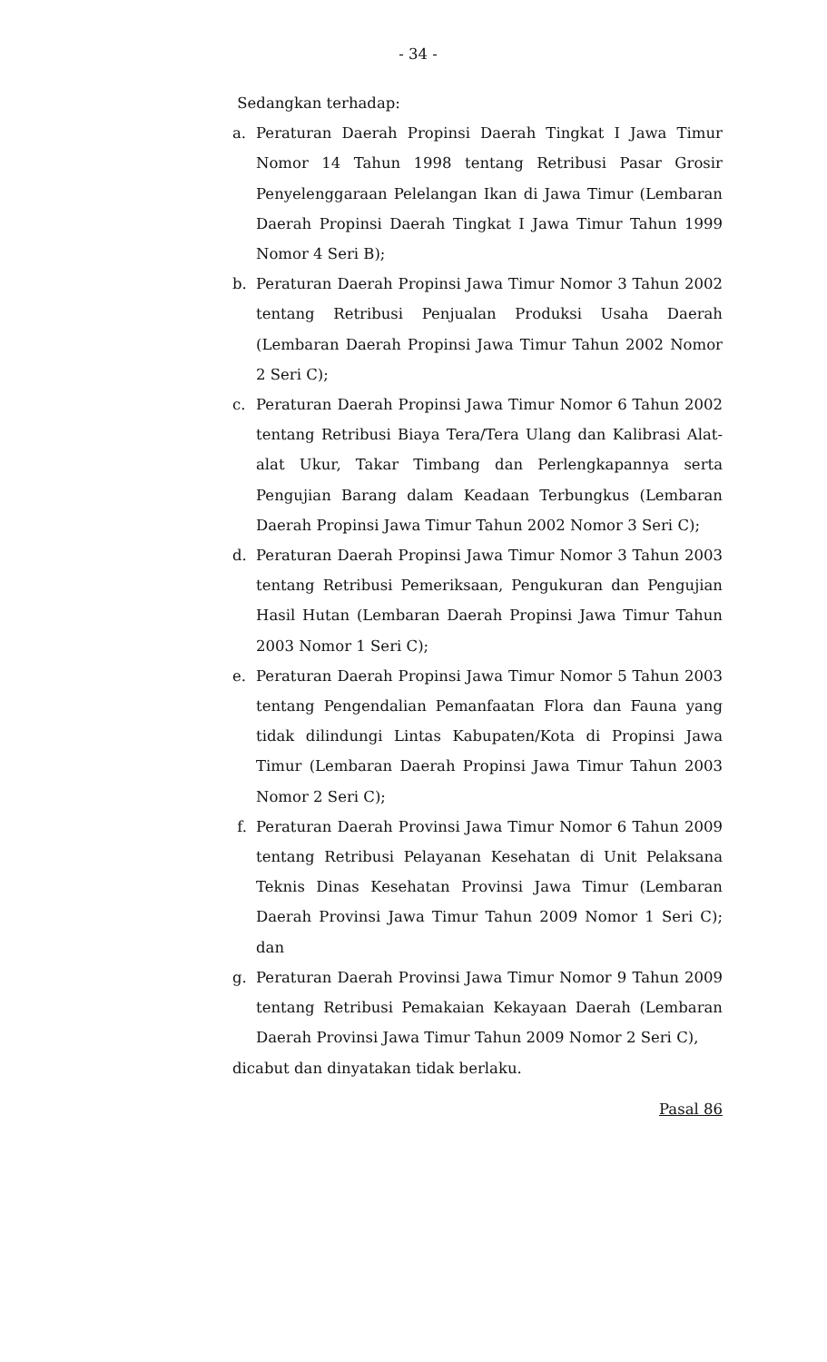- 34 -
Sedangkan terhadap:
a. Peraturan Daerah Propinsi Daerah Tingkat I Jawa Timur Nomor 14 Tahun 1998 tentang Retribusi Pasar Grosir Penyelenggaraan Pelelangan Ikan di Jawa Timur (Lembaran Daerah Propinsi Daerah Tingkat I Jawa Timur Tahun 1999 Nomor 4 Seri B);
b. Peraturan Daerah Propinsi Jawa Timur Nomor 3 Tahun 2002 tentang Retribusi Penjualan Produksi Usaha Daerah (Lembaran Daerah Propinsi Jawa Timur Tahun 2002 Nomor 2 Seri C);
c. Peraturan Daerah Propinsi Jawa Timur Nomor 6 Tahun 2002 tentang Retribusi Biaya Tera/Tera Ulang dan Kalibrasi Alat-alat Ukur, Takar Timbang dan Perlengkapannya serta Pengujian Barang dalam Keadaan Terbungkus (Lembaran Daerah Propinsi Jawa Timur Tahun 2002 Nomor 3 Seri C);
d. Peraturan Daerah Propinsi Jawa Timur Nomor 3 Tahun 2003 tentang Retribusi Pemeriksaan, Pengukuran dan Pengujian Hasil Hutan (Lembaran Daerah Propinsi Jawa Timur Tahun 2003 Nomor 1 Seri C);
e. Peraturan Daerah Propinsi Jawa Timur Nomor 5 Tahun 2003 tentang Pengendalian Pemanfaatan Flora dan Fauna yang tidak dilindungi Lintas Kabupaten/Kota di Propinsi Jawa Timur (Lembaran Daerah Propinsi Jawa Timur Tahun 2003 Nomor 2 Seri C);
f. Peraturan Daerah Provinsi Jawa Timur Nomor 6 Tahun 2009 tentang Retribusi Pelayanan Kesehatan di Unit Pelaksana Teknis Dinas Kesehatan Provinsi Jawa Timur (Lembaran Daerah Provinsi Jawa Timur Tahun 2009 Nomor 1 Seri C); dan
g. Peraturan Daerah Provinsi Jawa Timur Nomor 9 Tahun 2009 tentang Retribusi Pemakaian Kekayaan Daerah (Lembaran Daerah Provinsi Jawa Timur Tahun 2009 Nomor 2 Seri C),
dicabut dan dinyatakan tidak berlaku.
Pasal 86